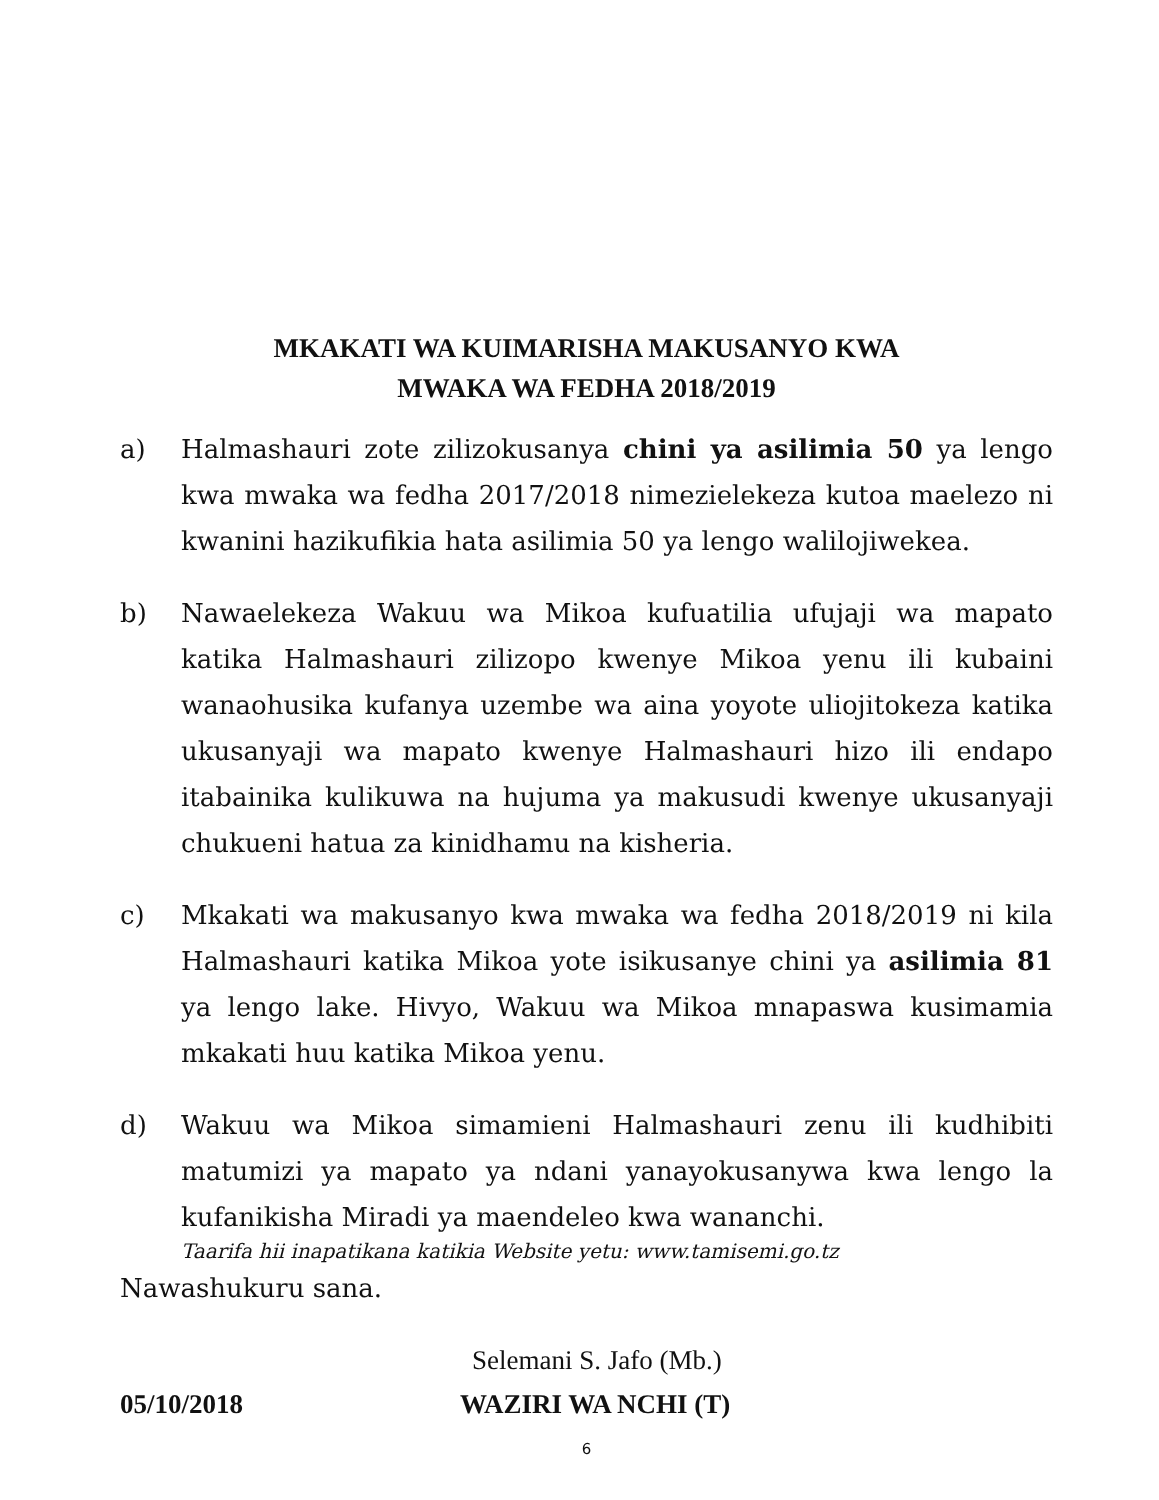MKAKATI WA KUIMARISHA MAKUSANYO KWA
MWAKA WA FEDHA 2018/2019
a) Halmashauri zote zilizokusanya chini ya asilimia 50 ya lengo kwa mwaka wa fedha 2017/2018 nimezielekeza kutoa maelezo ni kwanini hazikufikia hata asilimia 50 ya lengo walilojiwekea.
b) Nawaelekeza Wakuu wa Mikoa kufuatilia ufujaji wa mapato katika Halmashauri zilizopo kwenye Mikoa yenu ili kubaini wanaohusika kufanya uzembe wa aina yoyote uliojitokeza katika ukusanyaji wa mapato kwenye Halmashauri hizo ili endapo itabainika kulikuwa na hujuma ya makusudi kwenye ukusanyaji chukueni hatua za kinidhamu na kisheria.
c) Mkakati wa makusanyo kwa mwaka wa fedha 2018/2019 ni kila Halmashauri katika Mikoa yote isikusanye chini ya asilimia 81 ya lengo lake. Hivyo, Wakuu wa Mikoa mnapaswa kusimamia mkakati huu katika Mikoa yenu.
d) Wakuu wa Mikoa simamieni Halmashauri zenu ili kudhibiti matumizi ya mapato ya ndani yanayokusanywa kwa lengo la kufanikisha Miradi ya maendeleo kwa wananchi.
Taarifa hii inapatikana katikia Website yetu: www.tamisemi.go.tz
Nawashukuru sana.
05/10/2018
Selemani S. Jafo (Mb.)
WAZIRI WA NCHI (T)
6